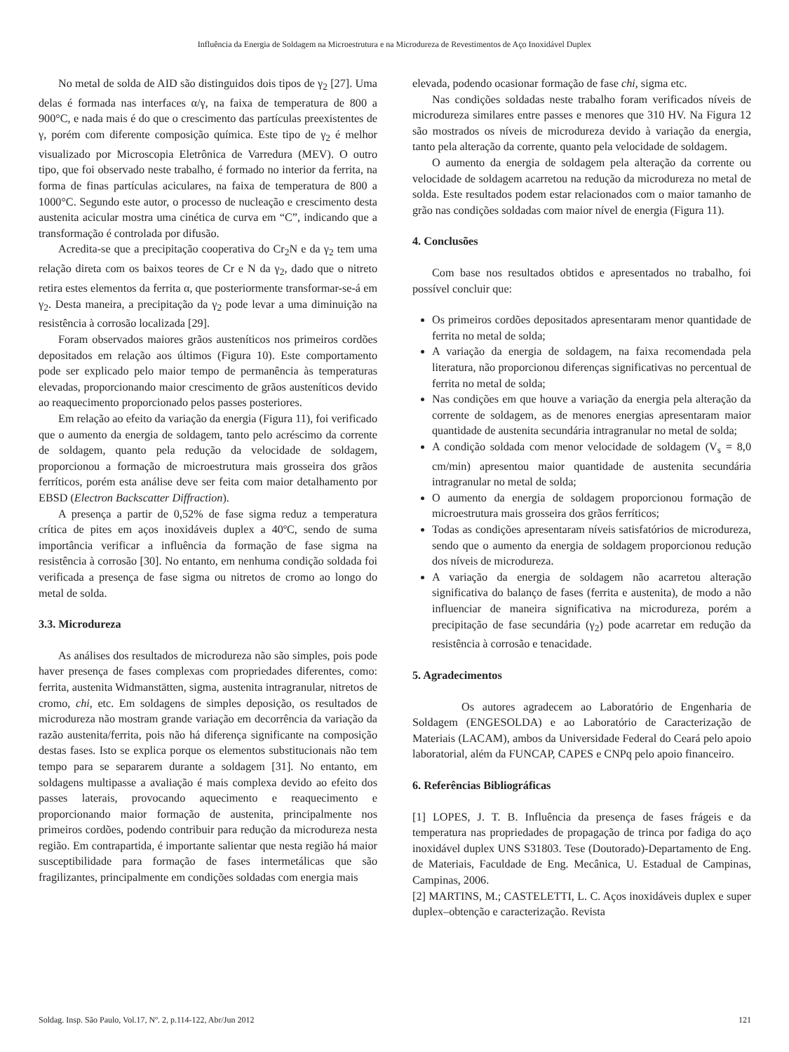Influência da Energia de Soldagem na Microestrutura e na Microdureza de Revestimentos de Aço Inoxidável Duplex
No metal de solda de AID são distinguidos dois tipos de γ<sub>2</sub> [27]. Uma delas é formada nas interfaces α/γ, na faixa de temperatura de 800 a 900°C, e nada mais é do que o crescimento das partículas preexistentes de γ, porém com diferente composição química. Este tipo de γ<sub>2</sub> é melhor visualizado por Microscopia Eletrônica de Varredura (MEV). O outro tipo, que foi observado neste trabalho, é formado no interior da ferrita, na forma de finas partículas aciculares, na faixa de temperatura de 800 a 1000°C. Segundo este autor, o processo de nucleação e crescimento desta austenita acicular mostra uma cinética de curva em “C”, indicando que a transformação é controlada por difusão.
Acredita-se que a precipitação cooperativa do Cr<sub>2</sub>N e da γ<sub>2</sub> tem uma relação direta com os baixos teores de Cr e N da γ<sub>2</sub>, dado que o nitreto retira estes elementos da ferrita α, que posteriormente transformar-se-á em γ<sub>2</sub>. Desta maneira, a precipitação da γ<sub>2</sub> pode levar a uma diminuição na resistência à corrosão localizada [29].
Foram observados maiores grãos austeníticos nos primeiros cordões depositados em relação aos últimos (Figura 10). Este comportamento pode ser explicado pelo maior tempo de permanência às temperaturas elevadas, proporcionando maior crescimento de grãos austeníticos devido ao reaquecimento proporcionado pelos passes posteriores.
Em relação ao efeito da variação da energia (Figura 11), foi verificado que o aumento da energia de soldagem, tanto pelo acréscimo da corrente de soldagem, quanto pela redução da velocidade de soldagem, proporcionou a formação de microestrutura mais grosseira dos grãos ferríticos, porém esta análise deve ser feita com maior detalhamento por EBSD (Electron Backscatter Diffraction).
A presença a partir de 0,52% de fase sigma reduz a temperatura crítica de pites em aços inoxidáveis duplex a 40ºC, sendo de suma importância verificar a influência da formação de fase sigma na resistência à corrosão [30]. No entanto, em nenhuma condição soldada foi verificada a presença de fase sigma ou nitretos de cromo ao longo do metal de solda.
3.3. Microdureza
As análises dos resultados de microdureza não são simples, pois pode haver presença de fases complexas com propriedades diferentes, como: ferrita, austenita Widmanstätten, sigma, austenita intragranular, nitretos de cromo, chi, etc. Em soldagens de simples deposição, os resultados de microdureza não mostram grande variação em decorrência da variação da razão austenita/ferrita, pois não há diferença significante na composição destas fases. Isto se explica porque os elementos substitucionais não tem tempo para se separarem durante a soldagem [31]. No entanto, em soldagens multipasse a avaliação é mais complexa devido ao efeito dos passes laterais, provocando aquecimento e reaquecimento e proporcionando maior formação de austenita, principalmente nos primeiros cordões, podendo contribuir para redução da microdureza nesta região. Em contrapartida, é importante salientar que nesta região há maior susceptibilidade para formação de fases intermetálicas que são fragilizantes, principalmente em condições soldadas com energia mais
elevada, podendo ocasionar formação de fase chi, sigma etc.
Nas condições soldadas neste trabalho foram verificados níveis de microdureza similares entre passes e menores que 310 HV. Na Figura 12 são mostrados os níveis de microdureza devido à variação da energia, tanto pela alteração da corrente, quanto pela velocidade de soldagem.
O aumento da energia de soldagem pela alteração da corrente ou velocidade de soldagem acarretou na redução da microdureza no metal de solda. Este resultados podem estar relacionados com o maior tamanho de grão nas condições soldadas com maior nível de energia (Figura 11).
4. Conclusões
Com base nos resultados obtidos e apresentados no trabalho, foi possível concluir que:
Os primeiros cordões depositados apresentaram menor quantidade de ferrita no metal de solda;
A variação da energia de soldagem, na faixa recomendada pela literatura, não proporcionou diferenças significativas no percentual de ferrita no metal de solda;
Nas condições em que houve a variação da energia pela alteração da corrente de soldagem, as de menores energias apresentaram maior quantidade de austenita secundária intragranular no metal de solda;
A condição soldada com menor velocidade de soldagem (V<sub>s</sub> = 8,0 cm/min) apresentou maior quantidade de austenita secundária intragranular no metal de solda;
O aumento da energia de soldagem proporcionou formação de microestrutura mais grosseira dos grãos ferríticos;
Todas as condições apresentaram níveis satisfatórios de microdureza, sendo que o aumento da energia de soldagem proporcionou redução dos níveis de microdureza.
A variação da energia de soldagem não acarretou alteração significativa do balanço de fases (ferrita e austenita), de modo a não influenciar de maneira significativa na microdureza, porém a precipitação de fase secundária (γ<sub>2</sub>) pode acarretar em redução da resistência à corrosão e tenacidade.
5. Agradecimentos
Os autores agradecem ao Laboratório de Engenharia de Soldagem (ENGESOLDA) e ao Laboratório de Caracterização de Materiais (LACAM), ambos da Universidade Federal do Ceará pelo apoio laboratorial, além da FUNCAP, CAPES e CNPq pelo apoio financeiro.
6. Referências Bibliográficas
[1] LOPES, J. T. B. Influência da presença de fases frágeis e da temperatura nas propriedades de propagação de trinca por fadiga do aço inoxidável duplex UNS S31803. Tese (Doutorado)-Departamento de Eng. de Materiais, Faculdade de Eng. Mecânica, U. Estadual de Campinas, Campinas, 2006.
[2] MARTINS, M.; CASTELETTI, L. C. Aços inoxidáveis duplex e super duplex–obtenção e caracterização. Revista
Soldag. Insp. São Paulo, Vol.17, Nº. 2, p.114-122, Abr/Jun 2012 121